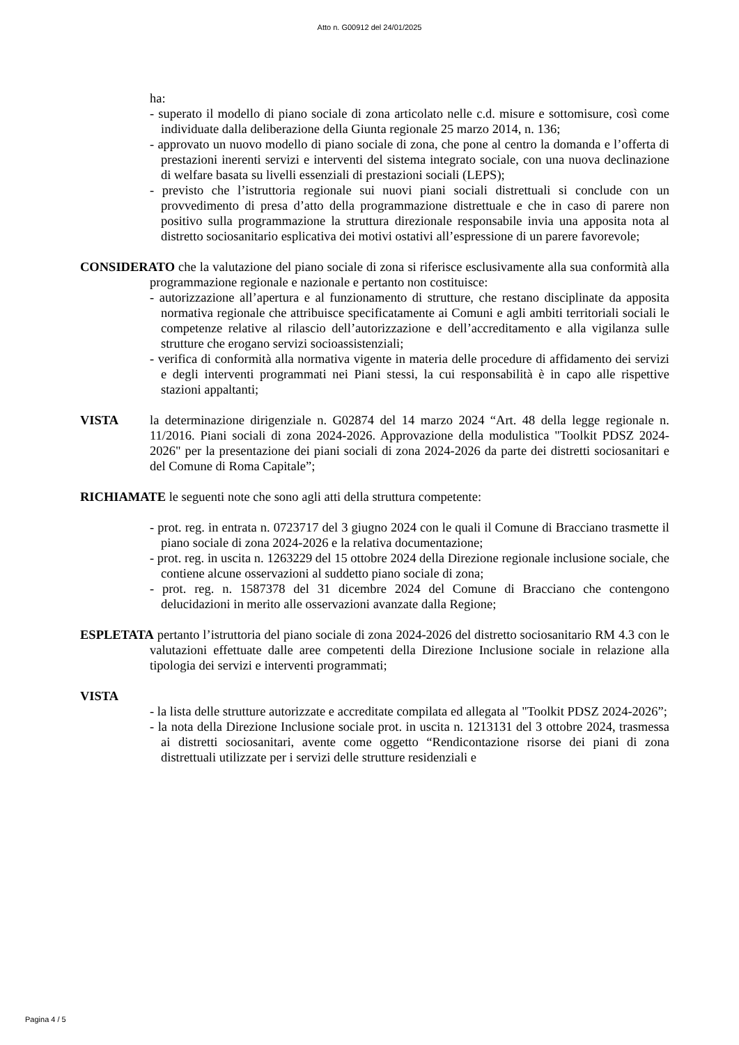Atto n. G00912 del 24/01/2025
ha:
- superato il modello di piano sociale di zona articolato nelle c.d. misure e sottomisure, così come individuate dalla deliberazione della Giunta regionale 25 marzo 2014, n. 136;
- approvato un nuovo modello di piano sociale di zona, che pone al centro la domanda e l’offerta di prestazioni inerenti servizi e interventi del sistema integrato sociale, con una nuova declinazione di welfare basata su livelli essenziali di prestazioni sociali (LEPS);
- previsto che l’istruttoria regionale sui nuovi piani sociali distrettuali si conclude con un provvedimento di presa d’atto della programmazione distrettuale e che in caso di parere non positivo sulla programmazione la struttura direzionale responsabile invia una apposita nota al distretto sociosanitario esplicativa dei motivi ostativi all’espressione di un parere favorevole;
CONSIDERATO che la valutazione del piano sociale di zona si riferisce esclusivamente alla sua conformità alla programmazione regionale e nazionale e pertanto non costituisce:
- autorizzazione all’apertura e al funzionamento di strutture, che restano disciplinate da apposita normativa regionale che attribuisce specificatamente ai Comuni e agli ambiti territoriali sociali le competenze relative al rilascio dell’autorizzazione e dell’accreditamento e alla vigilanza sulle strutture che erogano servizi socioassistenziali;
- verifica di conformità alla normativa vigente in materia delle procedure di affidamento dei servizi e degli interventi programmati nei Piani stessi, la cui responsabilità è in capo alle rispettive stazioni appaltanti;
VISTA la determinazione dirigenziale n. G02874 del 14 marzo 2024 “Art. 48 della legge regionale n. 11/2016. Piani sociali di zona 2024-2026. Approvazione della modulistica "Toolkit PDSZ 2024-2026" per la presentazione dei piani sociali di zona 2024-2026 da parte dei distretti sociosanitari e del Comune di Roma Capitale”;
RICHIAMATE le seguenti note che sono agli atti della struttura competente:
- prot. reg. in entrata n. 0723717 del 3 giugno 2024 con le quali il Comune di Bracciano trasmette il piano sociale di zona 2024-2026 e la relativa documentazione;
- prot. reg. in uscita n. 1263229 del 15 ottobre 2024 della Direzione regionale inclusione sociale, che contiene alcune osservazioni al suddetto piano sociale di zona;
- prot. reg. n. 1587378 del 31 dicembre 2024 del Comune di Bracciano che contengono delucidazioni in merito alle osservazioni avanzate dalla Regione;
ESPLETATA pertanto l’istruttoria del piano sociale di zona 2024-2026 del distretto sociosanitario RM 4.3 con le valutazioni effettuate dalle aree competenti della Direzione Inclusione sociale in relazione alla tipologia dei servizi e interventi programmati;
VISTA
- la lista delle strutture autorizzate e accreditate compilata ed allegata al "Toolkit PDSZ 2024-2026”;
- la nota della Direzione Inclusione sociale prot. in uscita n. 1213131 del 3 ottobre 2024, trasmessa ai distretti sociosanitari, avente come oggetto “Rendicontazione risorse dei piani di zona distrettuali utilizzate per i servizi delle strutture residenziali e
Pagina 4 / 5